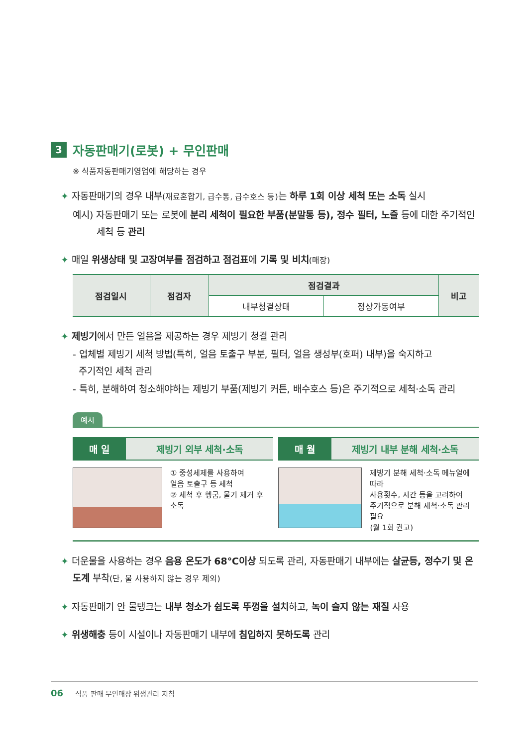3 자동판매기(로봇) + 무인판매
※ 식품자동판매기영업에 해당하는 경우
✦ 자동판매기의 경우 내부(재료혼합기, 급수통, 급수호스 등) 는 하루 1회 이상 세척 또는 소독 실시
예시) 자동판매기 또는 로봇에 분리 세척이 필요한 부품(분말통 등), 정수 필터, 노즐 등에 대한 주기적인
세척 등 관리
✦ 매일 위생상태 및 고장여부를 점검하고 점검표에 기록 및 비치(매장)
| 점검일시 | 점검자 | 점검결과 | | 비고 |
| --- | --- | --- | --- | --- |
| | | 내부청결상태 | 정상가동여부 | |
✦ 제빙기에서 만든 얼음을 제공하는 경우 제빙기 청결 관리
- 업체별 제빙기 세척 방법(특히, 얼음 토출구 부분, 필터, 얼음 생성부(호퍼) 내부)을 숙지하고
주기적인 세척 관리
- 특히, 분해하여 청소해야하는 제빙기 부품(제빙기 커튼, 배수호스 등)은 주기적으로 세척·소독 관리
예시
매 일 제빙기 외부 세척·소독
① 중성세제를 사용하여
얼음 토출구 등 세척
② 세척 후 헹굼, 물기 제거 후
소독
매 월 제빙기 내부 분해 세척·소독
제빙기 분해 세척·소독 메뉴얼에 따라
사용횟수, 시간 등을 고려하여
주기적으로 분해 세척·소독 관리 필요
(월 1회 권고)
✦ 더운물을 사용하는 경우 음용 온도가 68℃이상 되도록 관리, 자동판매기 내부에는 살균등, 정수기 및 온도계 부착(단, 물 사용하지 않는 경우 제외)
✦ 자동판매기 안 물탱크는 내부 청소가 쉽도록 뚜껑을 설치하고, 녹이 슬지 않는 재질 사용
✦ 위생해충 등이 시설이나 자동판매기 내부에 침입하지 못하도록 관리
06 식품 판매 무인매장 위생관리 지침